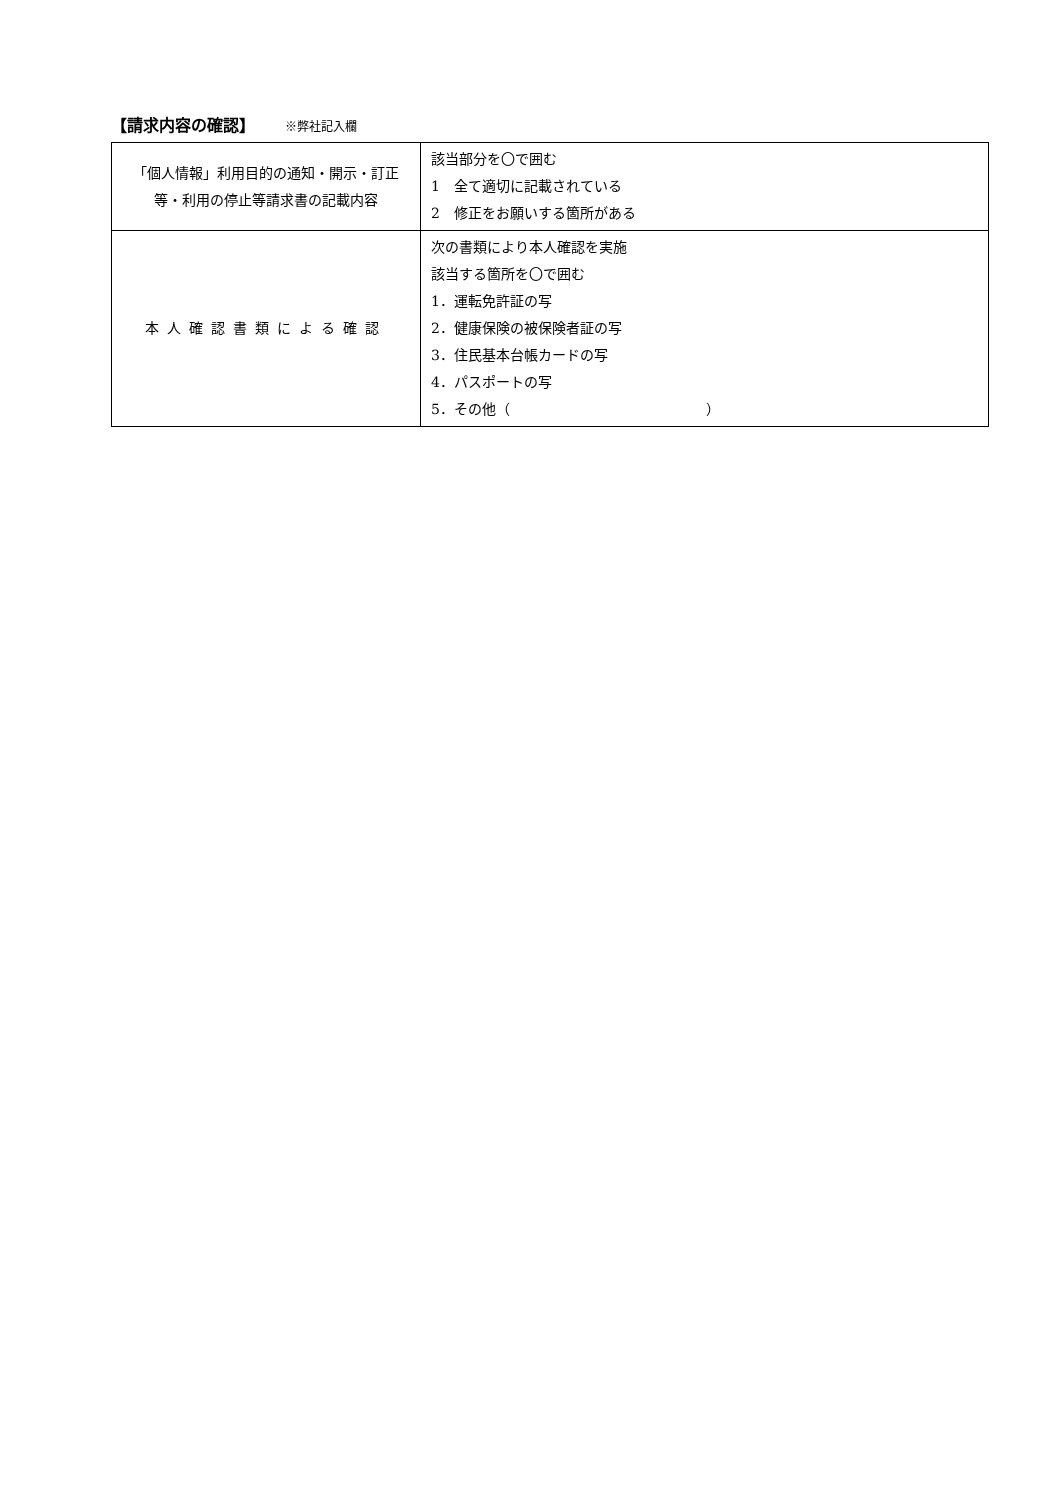【請求内容の確認】 ※弊社記入欄
| 「個人情報」利用目的の通知・開示・訂正等・利用の停止等請求書の記載内容 | 該当部分を〇で囲む 1 全て適切に記載されている 2 修正をお願いする箇所がある |
| 本人確認書類による確認 | 次の書類により本人確認を実施 該当する箇所を〇で囲む 1．運転免許証の写 2．健康保険の被保険者証の写 3．住民基本台帳カードの写 4．パスポートの写 5．その他（ ） |